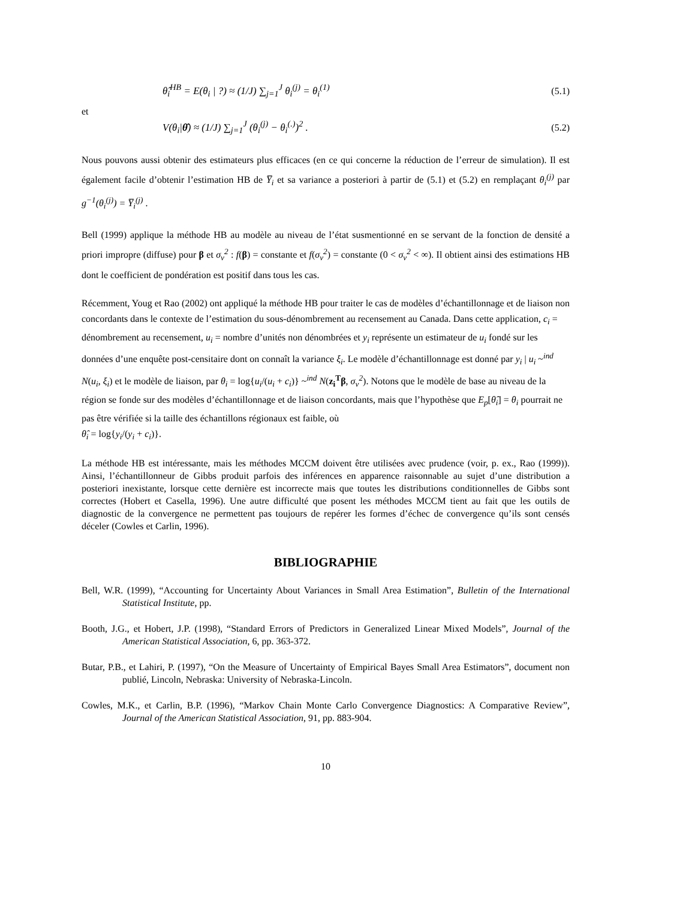θ̂<sub>i</sub><sup>HB</sup> = E(θ<sub>i</sub> | ?) ≈ (1/J) ∑<sub>j=1</sub><sup>J</sup> θ<sub>i</sub><sup>(j)</sup> = θ<sub>i</sub><sup>(1)</sup> (5.1)
et
V(θ<sub>i</sub>|θ̂) ≈ (1/J) ∑<sub>j=1</sub><sup>J</sup> (θ<sub>i</sub><sup>(j)</sup> − θ<sub>i</sub><sup>(.)</sup>)<sup>2</sup> . (5.2)
Nous pouvons aussi obtenir des estimateurs plus efficaces (en ce qui concerne la réduction de l’erreur de simulation). Il est également facile d’obtenir l’estimation HB de Y̅<sub>i</sub> et sa variance a posteriori à partir de (5.1) et (5.2) en remplaçant θ<sub>i</sub><sup>(j)</sup> par g<sup>−1</sup>(θ<sub>i</sub><sup>(j)</sup>) = Y̅<sub>i</sub><sup>(j)</sup> .
Bell (1999) applique la méthode HB au modèle au niveau de l’état susmentionné en se servant de la fonction de densité a priori impropre (diffuse) pour β et σ<sub>v</sub><sup>2</sup> : f(β) = constante et f(σ<sub>v</sub><sup>2</sup>) = constante (0 < σ<sub>v</sub><sup>2</sup> < ∞). Il obtient ainsi des estimations HB dont le coefficient de pondération est positif dans tous les cas.
Récemment, Youg et Rao (2002) ont appliqué la méthode HB pour traiter le cas de modèles d’échantillonnage et de liaison non concordants dans le contexte de l’estimation du sous-dénombrement au recensement au Canada. Dans cette application, c<sub>i</sub> = dénombrement au recensement, u<sub>i</sub> = nombre d’unités non dénombrées et y<sub>i</sub> représente un estimateur de u<sub>i</sub> fondé sur les données d’une enquête post-censitaire dont on connaît la variance ξ<sub>i</sub>. Le modèle d’échantillonnage est donné par y<sub>i</sub> | u<sub>i</sub> ~<sup>ind</sup> N(u<sub>i</sub>, ξ<sub>i</sub>) et le modèle de liaison, par θ<sub>i</sub> = log{u<sub>i</sub>/(u<sub>i</sub> + c<sub>i</sub>)} ~<sup>ind</sup> N(z<sub>i</sub><sup>T</sup>β, σ<sub>v</sub><sup>2</sup>). Notons que le modèle de base au niveau de la région se fonde sur des modèles d’échantillonnage et de liaison concordants, mais que l’hypothèse que E<sub>p</sub>[θ̂<sub>i</sub>] = θ<sub>i</sub> pourrait ne pas être vérifiée si la taille des échantillons régionaux est faible, où
θ̂<sub>i</sub> = log{y<sub>i</sub>/(y<sub>i</sub> + c<sub>i</sub>)}.
La méthode HB est intéressante, mais les méthodes MCCM doivent être utilisées avec prudence (voir, p. ex., Rao (1999)). Ainsi, l’échantillonneur de Gibbs produit parfois des inférences en apparence raisonnable au sujet d’une distribution a posteriori inexistante, lorsque cette dernière est incorrecte mais que toutes les distributions conditionnelles de Gibbs sont correctes (Hobert et Casella, 1996). Une autre difficulté que posent les méthodes MCCM tient au fait que les outils de diagnostic de la convergence ne permettent pas toujours de repérer les formes d’échec de convergence qu’ils sont censés déceler (Cowles et Carlin, 1996).
BIBLIOGRAPHIE
Bell, W.R. (1999), “Accounting for Uncertainty About Variances in Small Area Estimation”, Bulletin of the International Statistical Institute, pp.
Booth, J.G., et Hobert, J.P. (1998), “Standard Errors of Predictors in Generalized Linear Mixed Models”, Journal of the American Statistical Association, 6, pp. 363-372.
Butar, P.B., et Lahiri, P. (1997), “On the Measure of Uncertainty of Empirical Bayes Small Area Estimators”, document non publié, Lincoln, Nebraska: University of Nebraska-Lincoln.
Cowles, M.K., et Carlin, B.P. (1996), “Markov Chain Monte Carlo Convergence Diagnostics: A Comparative Review”, Journal of the American Statistical Association, 91, pp. 883-904.
10